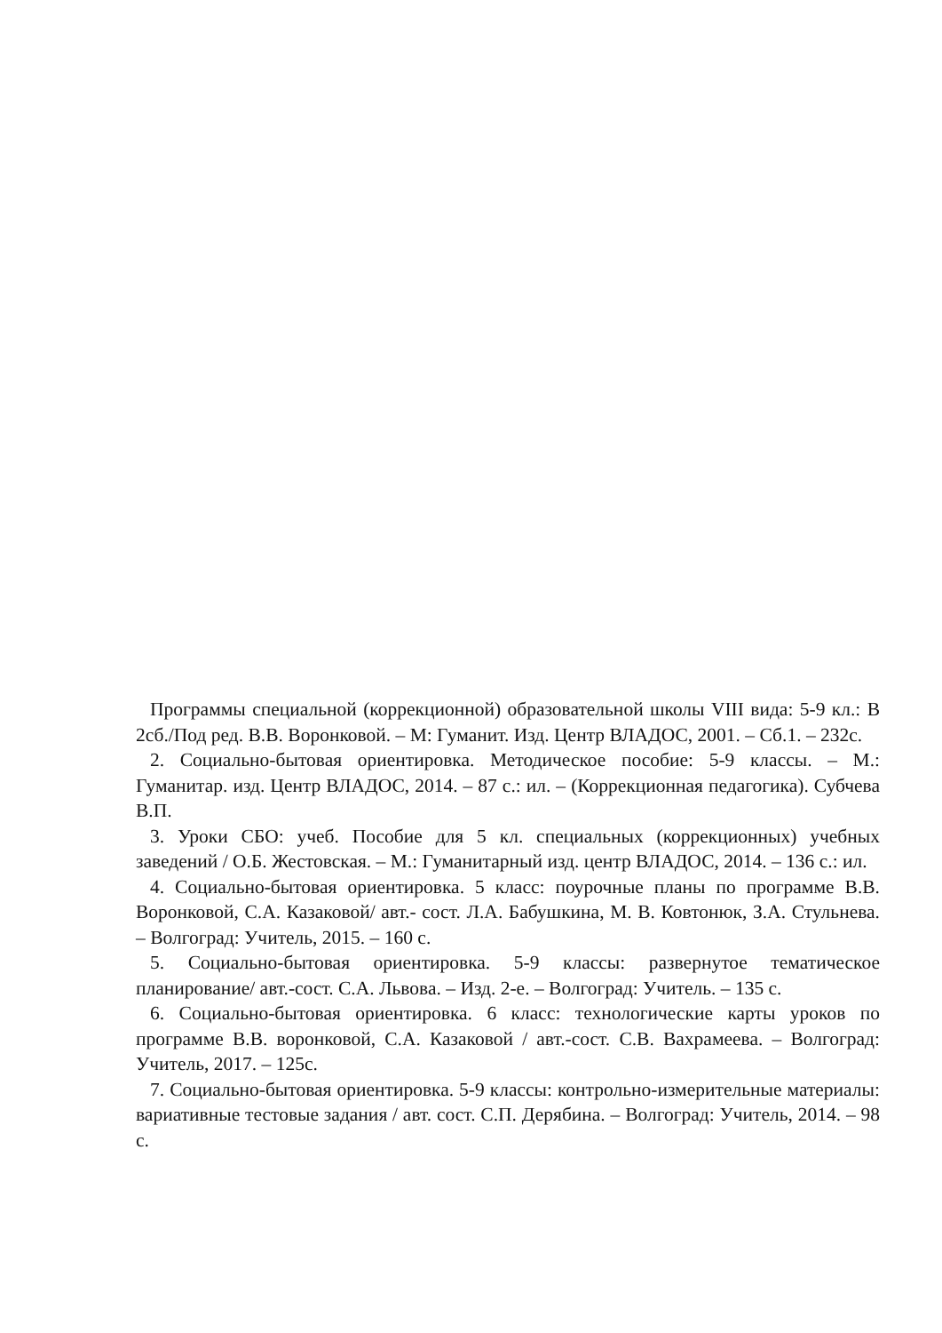Программы специальной (коррекционной) образовательной школы VIII вида: 5-9 кл.: В 2сб./Под ред. В.В. Воронковой. – М: Гуманит. Изд. Центр ВЛАДОС, 2001. – Сб.1. – 232с.
2. Социально-бытовая ориентировка. Методическое пособие: 5-9 классы. – М.: Гуманитар. изд. Центр ВЛАДОС, 2014. – 87 с.: ил. – (Коррекционная педагогика). Субчева В.П.
3. Уроки СБО: учеб. Пособие для 5 кл. специальных (коррекционных) учебных заведений / О.Б. Жестовская. – М.: Гуманитарный изд. центр ВЛАДОС, 2014. – 136 с.: ил.
4. Социально-бытовая ориентировка. 5 класс: поурочные планы по программе В.В. Воронковой, С.А. Казаковой/ авт.- сост. Л.А. Бабушкина, М. В. Ковтонюк, З.А. Стульнева. – Волгоград: Учитель, 2015. – 160 с.
5. Социально-бытовая ориентировка. 5-9 классы: развернутое тематическое планирование/ авт.-сост. С.А. Львова. – Изд. 2-е. – Волгоград: Учитель. – 135 с.
6. Социально-бытовая ориентировка. 6 класс: технологические карты уроков по программе В.В. воронковой, С.А. Казаковой / авт.-сост. С.В. Вахрамеева. – Волгоград: Учитель, 2017. – 125с.
7. Социально-бытовая ориентировка. 5-9 классы: контрольно-измерительные материалы: вариативные тестовые задания / авт. сост. С.П. Дерябина. – Волгоград: Учитель, 2014. – 98 с.